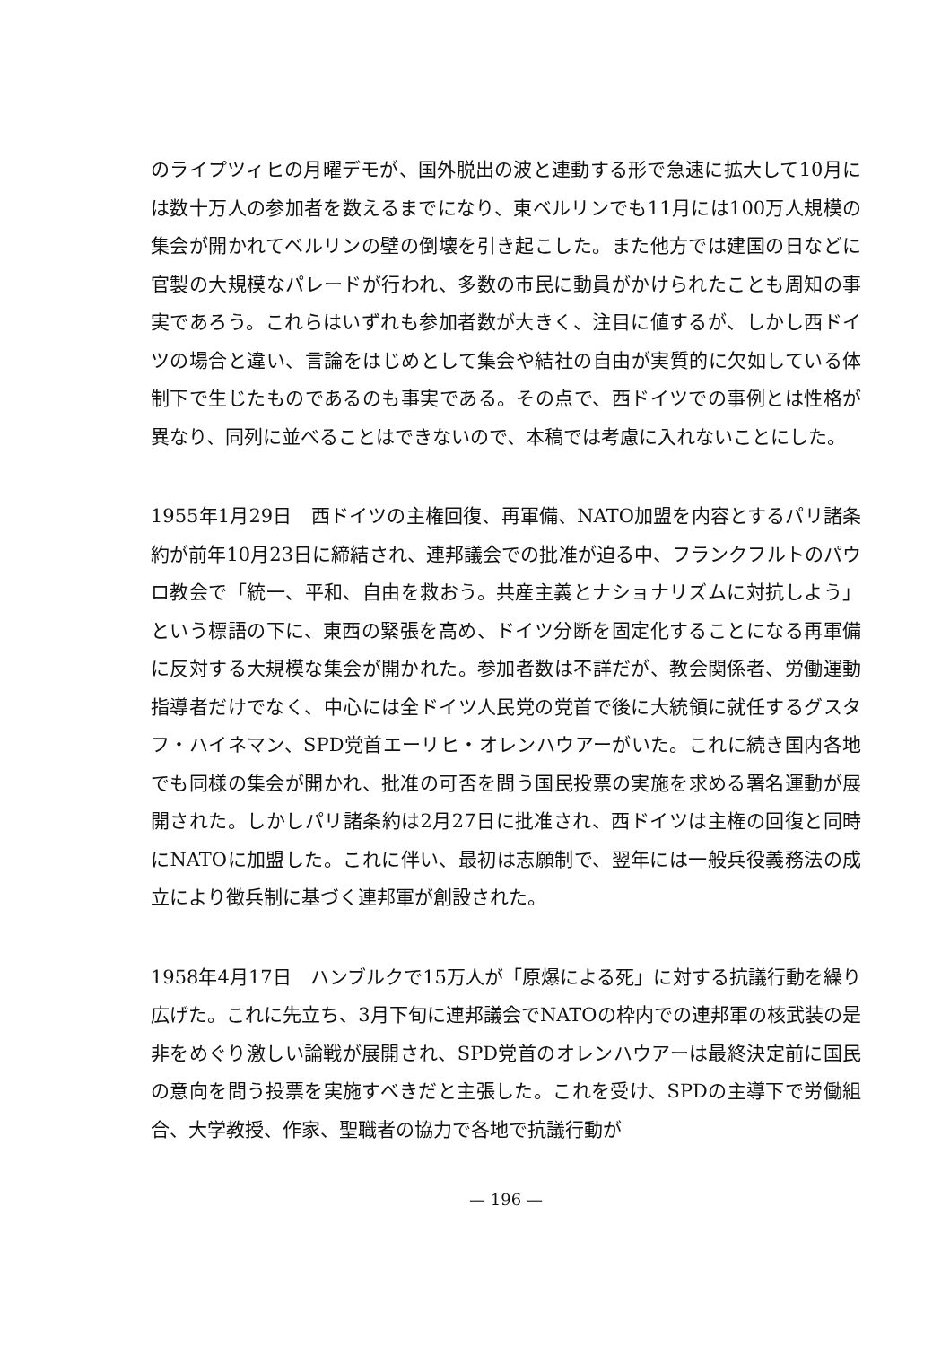のライプツィヒの月曜デモが、国外脱出の波と連動する形で急速に拡大して10月には数十万人の参加者を数えるまでになり、東ベルリンでも11月には100万人規模の集会が開かれてベルリンの壁の倒壊を引き起こした。また他方では建国の日などに官製の大規模なパレードが行われ、多数の市民に動員がかけられたことも周知の事実であろう。これらはいずれも参加者数が大きく、注目に値するが、しかし西ドイツの場合と違い、言論をはじめとして集会や結社の自由が実質的に欠如している体制下で生じたものであるのも事実である。その点で、西ドイツでの事例とは性格が異なり、同列に並べることはできないので、本稿では考慮に入れないことにした。
1955年1月29日　西ドイツの主権回復、再軍備、NATO加盟を内容とするパリ諸条約が前年10月23日に締結され、連邦議会での批准が迫る中、フランクフルトのパウロ教会で「統一、平和、自由を救おう。共産主義とナショナリズムに対抗しよう」という標語の下に、東西の緊張を高め、ドイツ分断を固定化することになる再軍備に反対する大規模な集会が開かれた。参加者数は不詳だが、教会関係者、労働運動指導者だけでなく、中心には全ドイツ人民党の党首で後に大統領に就任するグスタフ・ハイネマン、SPD党首エーリヒ・オレンハウアーがいた。これに続き国内各地でも同様の集会が開かれ、批准の可否を問う国民投票の実施を求める署名運動が展開された。しかしパリ諸条約は2月27日に批准され、西ドイツは主権の回復と同時にNATOに加盟した。これに伴い、最初は志願制で、翌年には一般兵役義務法の成立により徴兵制に基づく連邦軍が創設された。
1958年4月17日　ハンブルクで15万人が「原爆による死」に対する抗議行動を繰り広げた。これに先立ち、3月下旬に連邦議会でNATOの枠内での連邦軍の核武装の是非をめぐり激しい論戦が展開され、SPD党首のオレンハウアーは最終決定前に国民の意向を問う投票を実施すべきだと主張した。これを受け、SPDの主導下で労働組合、大学教授、作家、聖職者の協力で各地で抗議行動が
— 196 —